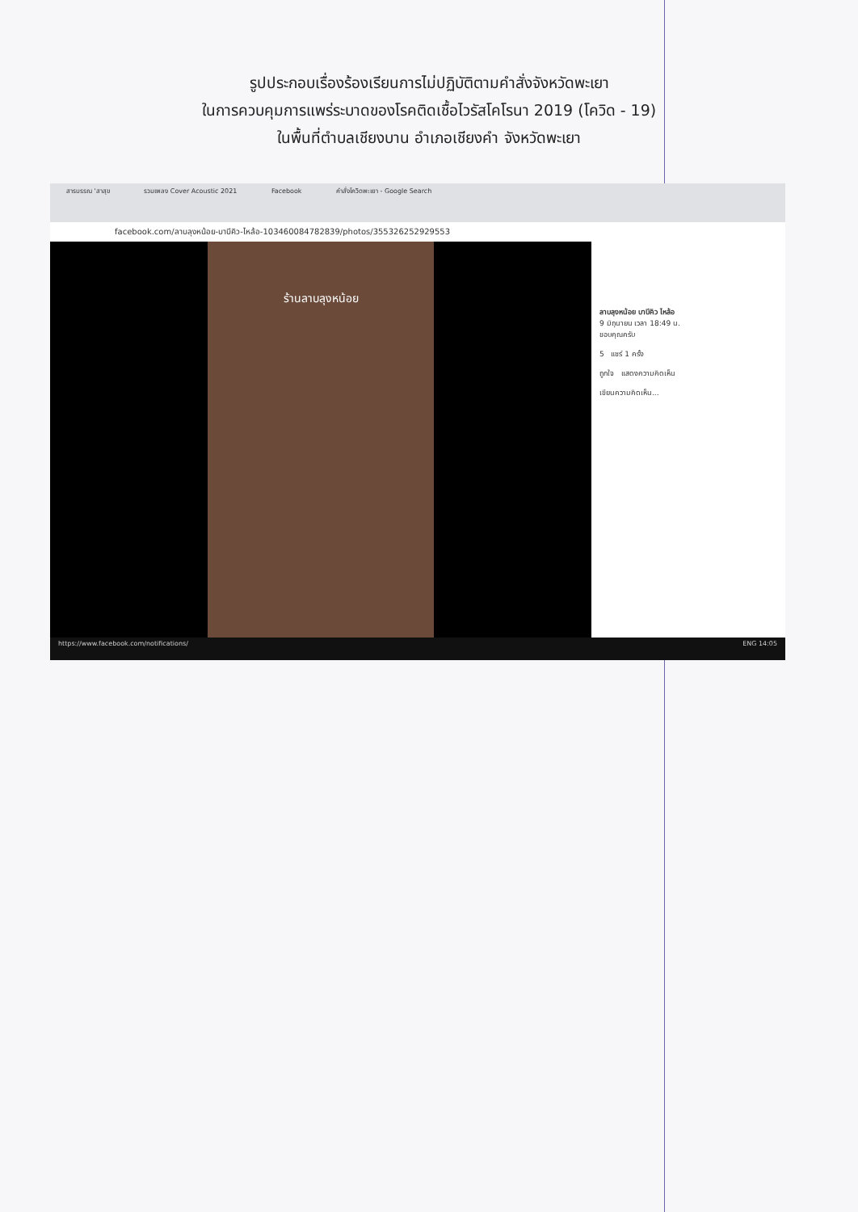รูปประกอบเรื่องร้องเรียนการไม่ปฏิบัติตามคำสั่งจังหวัดพะเยา
ในการควบคุมการแพร่ระบาดของโรคติดเชื้อไวรัสโคโรนา 2019 (โควิด - 19)
ในพื้นที่ตำบลเชียงบาน อำเภอเชียงคำ จังหวัดพะเยา
สารบรรณ 'สาสุข รวมเพลง Cover Acoustic 2021 Facebook คำสั่งโควิดพะเยา - Google Search
facebook.com/ลาบลุงหน้อย-บาบีคิว-ไหล้อ-103460084782839/photos/355326252929553
ร้านลาบลุงหน้อย
ลาบลุงหน้อย บาบีคิว ไหล้อ
9 มิถุนายน เวลา 18:49 น.
ขอบคุณครับ
5 แชร์ 1 ครั้ง
ถูกใจ แสดงความคิดเห็น
เขียนความคิดเห็น...
https://www.facebook.com/notifications/ ENG 14:05